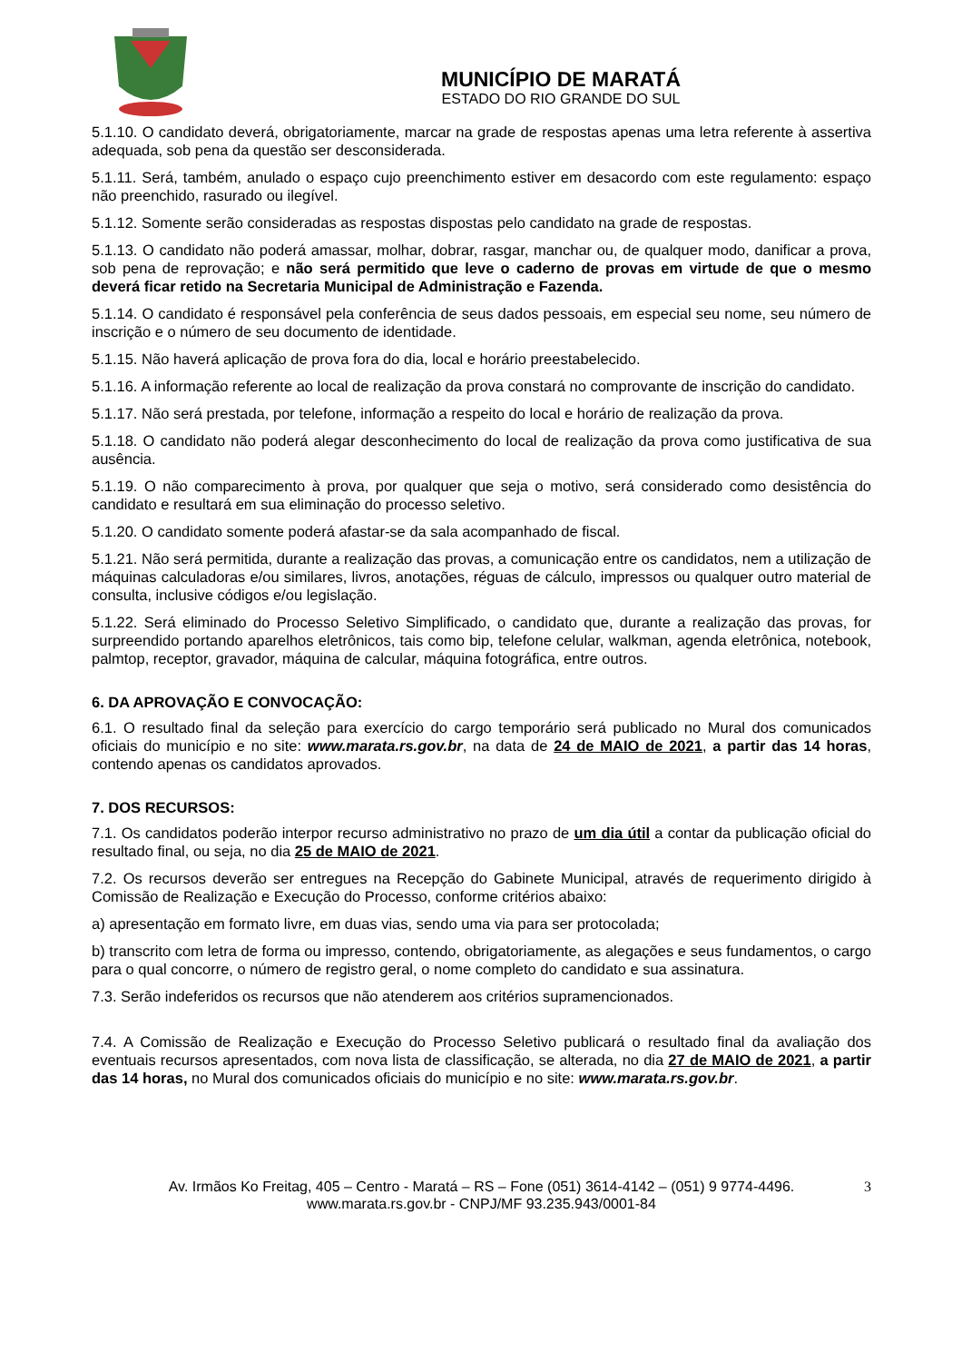MUNICÍPIO DE MARATÁ
ESTADO DO RIO GRANDE DO SUL
5.1.10. O candidato deverá, obrigatoriamente, marcar na grade de respostas apenas uma letra referente à assertiva adequada, sob pena da questão ser desconsiderada.
5.1.11. Será, também, anulado o espaço cujo preenchimento estiver em desacordo com este regulamento: espaço não preenchido, rasurado ou ilegível.
5.1.12. Somente serão consideradas as respostas dispostas pelo candidato na grade de respostas.
5.1.13. O candidato não poderá amassar, molhar, dobrar, rasgar, manchar ou, de qualquer modo, danificar a prova, sob pena de reprovação; e não será permitido que leve o caderno de provas em virtude de que o mesmo deverá ficar retido na Secretaria Municipal de Administração e Fazenda.
5.1.14. O candidato é responsável pela conferência de seus dados pessoais, em especial seu nome, seu número de inscrição e o número de seu documento de identidade.
5.1.15. Não haverá aplicação de prova fora do dia, local e horário preestabelecido.
5.1.16. A informação referente ao local de realização da prova constará no comprovante de inscrição do candidato.
5.1.17. Não será prestada, por telefone, informação a respeito do local e horário de realização da prova.
5.1.18. O candidato não poderá alegar desconhecimento do local de realização da prova como justificativa de sua ausência.
5.1.19. O não comparecimento à prova, por qualquer que seja o motivo, será considerado como desistência do candidato e resultará em sua eliminação do processo seletivo.
5.1.20. O candidato somente poderá afastar-se da sala acompanhado de fiscal.
5.1.21. Não será permitida, durante a realização das provas, a comunicação entre os candidatos, nem a utilização de máquinas calculadoras e/ou similares, livros, anotações, réguas de cálculo, impressos ou qualquer outro material de consulta, inclusive códigos e/ou legislação.
5.1.22. Será eliminado do Processo Seletivo Simplificado, o candidato que, durante a realização das provas, for surpreendido portando aparelhos eletrônicos, tais como bip, telefone celular, walkman, agenda eletrônica, notebook, palmtop, receptor, gravador, máquina de calcular, máquina fotográfica, entre outros.
6. DA APROVAÇÃO E CONVOCAÇÃO:
6.1. O resultado final da seleção para exercício do cargo temporário será publicado no Mural dos comunicados oficiais do município e no site: www.marata.rs.gov.br, na data de 24 de MAIO de 2021, a partir das 14 horas, contendo apenas os candidatos aprovados.
7. DOS RECURSOS:
7.1. Os candidatos poderão interpor recurso administrativo no prazo de um dia útil a contar da publicação oficial do resultado final, ou seja, no dia 25 de MAIO de 2021.
7.2. Os recursos deverão ser entregues na Recepção do Gabinete Municipal, através de requerimento dirigido à Comissão de Realização e Execução do Processo, conforme critérios abaixo:
a) apresentação em formato livre, em duas vias, sendo uma via para ser protocolada;
b) transcrito com letra de forma ou impresso, contendo, obrigatoriamente, as alegações e seus fundamentos, o cargo para o qual concorre, o número de registro geral, o nome completo do candidato e sua assinatura.
7.3. Serão indeferidos os recursos que não atenderem aos critérios supramencionados.
7.4. A Comissão de Realização e Execução do Processo Seletivo publicará o resultado final da avaliação dos eventuais recursos apresentados, com nova lista de classificação, se alterada, no dia 27 de MAIO de 2021, a partir das 14 horas, no Mural dos comunicados oficiais do município e no site: www.marata.rs.gov.br.
Av. Irmãos Ko Freitag, 405 – Centro - Maratá – RS – Fone (051) 3614-4142 – (051) 9 9774-4496.
www.marata.rs.gov.br - CNPJ/MF 93.235.943/0001-84
3